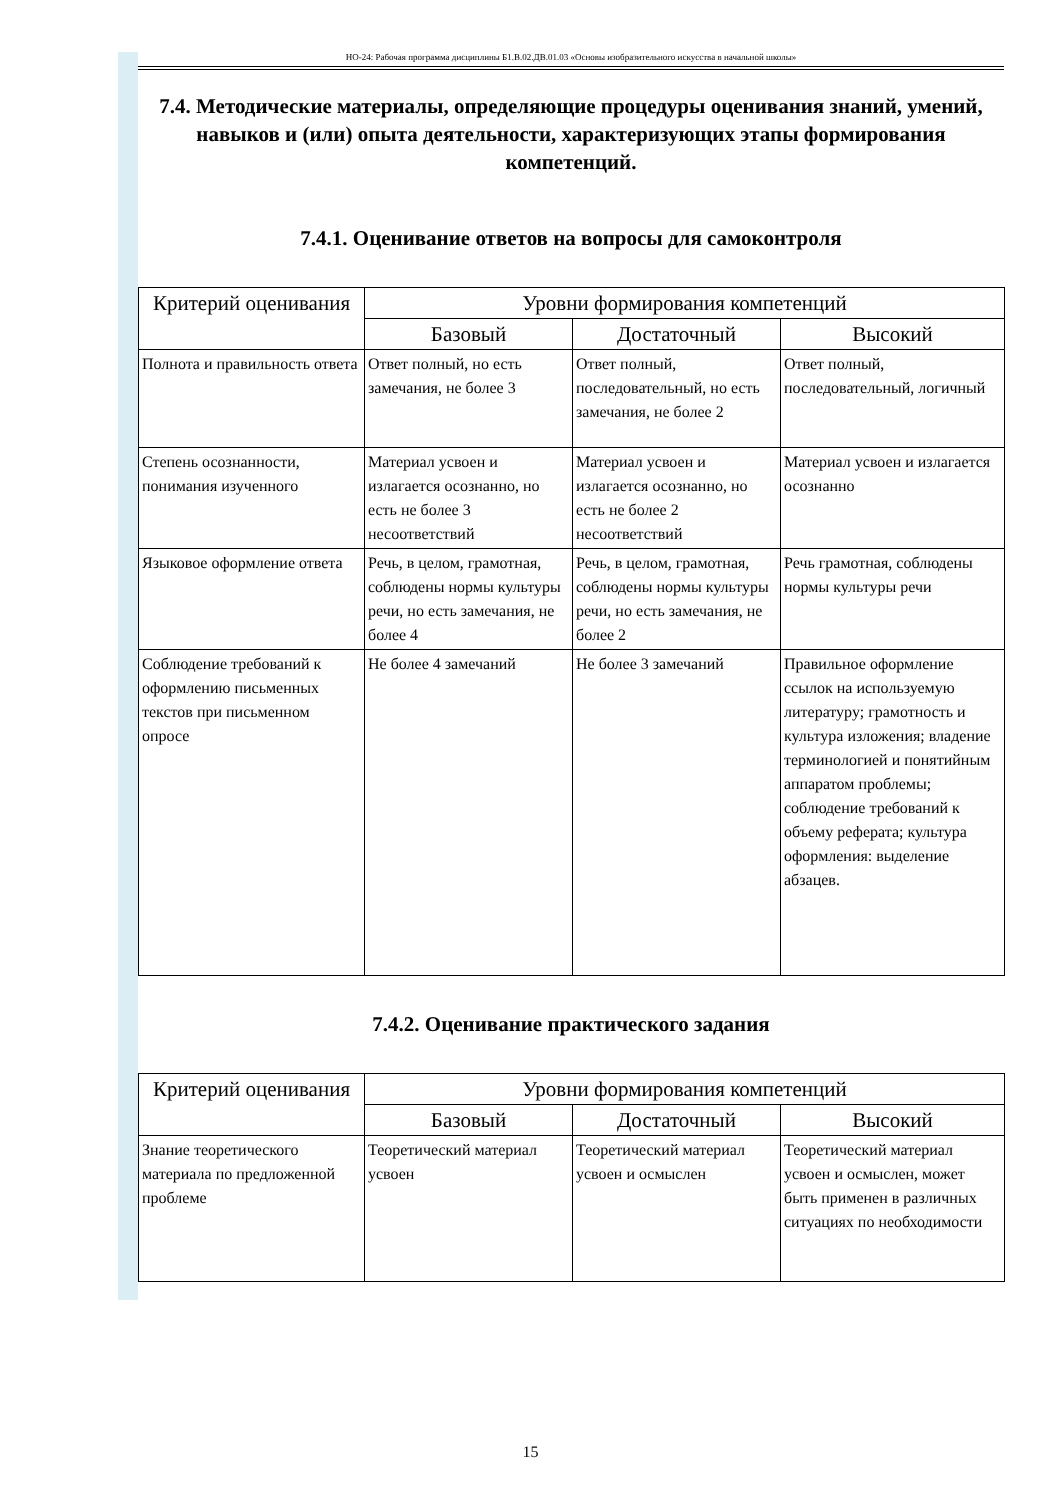НО-24: Рабочая программа дисциплины Б1.В.02.ДВ.01.03 «Основы изобразительного искусства в начальной школы»
7.4. Методические материалы, определяющие процедуры оценивания знаний, умений, навыков и (или) опыта деятельности, характеризующих этапы формирования компетенций.
7.4.1. Оценивание ответов на вопросы для самоконтроля
| Критерий оценивания | Уровни формирования компетенций | | |
| --- | --- | --- | --- |
| | Базовый | Достаточный | Высокий |
| Полнота и правильность ответа | Ответ полный, но есть замечания, не более 3 | Ответ полный, последовательный, но есть замечания, не более 2 | Ответ полный, последовательный, логичный |
| Степень осознанности, понимания изученного | Материал усвоен и излагается осознанно, но есть не более 3 несоответствий | Материал усвоен и излагается осознанно, но есть не более 2 несоответствий | Материал усвоен и излагается осознанно |
| Языковое оформление ответа | Речь, в целом, грамотная, соблюдены нормы культуры речи, но есть замечания, не более 4 | Речь, в целом, грамотная, соблюдены нормы культуры речи, но есть замечания, не более 2 | Речь грамотная, соблюдены нормы культуры речи |
| Соблюдение требований к оформлению письменных текстов при письменном опросе | Не более 4 замечаний | Не более 3 замечаний | Правильное оформление ссылок на используемую литературу; грамотность и культура изложения; владение терминологией и понятийным аппаратом проблемы; соблюдение требований к объему реферата; культура оформления: выделение абзацев. |
7.4.2. Оценивание практического задания
| Критерий оценивания | Уровни формирования компетенций | | |
| --- | --- | --- | --- |
| | Базовый | Достаточный | Высокий |
| Знание теоретического материала по предложенной проблеме | Теоретический материал усвоен | Теоретический материал усвоен и осмыслен | Теоретический материал усвоен и осмыслен, может быть применен в различных ситуациях по необходимости |
15